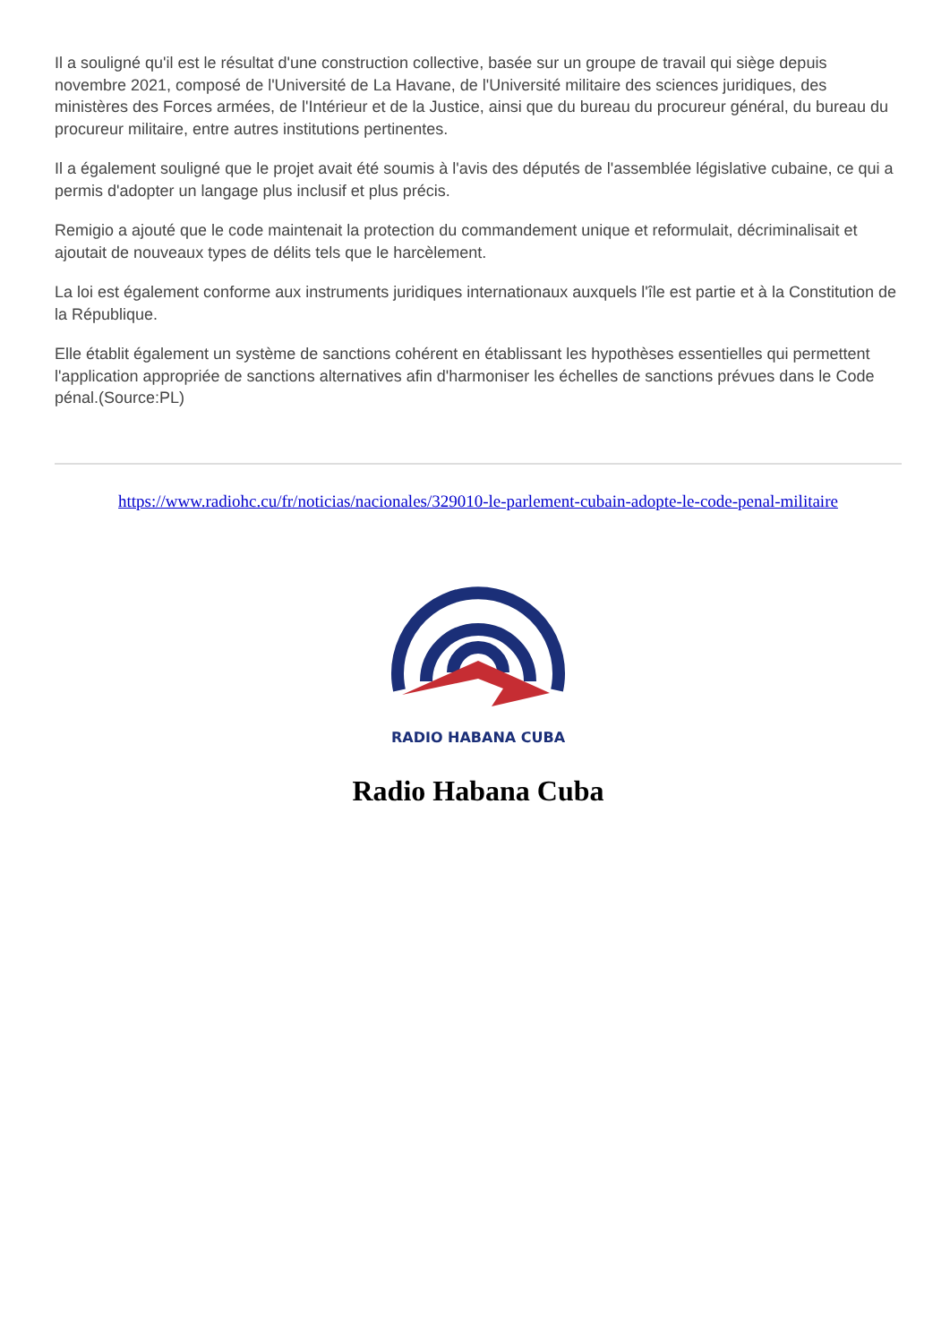Il a souligné qu'il est le résultat d'une construction collective, basée sur un groupe de travail qui siège depuis novembre 2021, composé de l'Université de La Havane, de l'Université militaire des sciences juridiques, des ministères des Forces armées, de l'Intérieur et de la Justice, ainsi que du bureau du procureur général, du bureau du procureur militaire, entre autres institutions pertinentes.
Il a également souligné que le projet avait été soumis à l'avis des députés de l'assemblée législative cubaine, ce qui a permis d'adopter un langage plus inclusif et plus précis.
Remigio a ajouté que le code maintenait la protection du commandement unique et reformulait, décriminalisait et ajoutait de nouveaux types de délits tels que le harcèlement.
La loi est également conforme aux instruments juridiques internationaux auxquels l'île est partie et à la Constitution de la République.
Elle établit également un système de sanctions cohérent en établissant les hypothèses essentielles qui permettent l'application appropriée de sanctions alternatives afin d'harmoniser les échelles de sanctions prévues dans le Code pénal.(Source:PL)
https://www.radiohc.cu/fr/noticias/nacionales/329010-le-parlement-cubain-adopte-le-code-penal-militaire
RADIO HABANA CUBA
Radio Habana Cuba